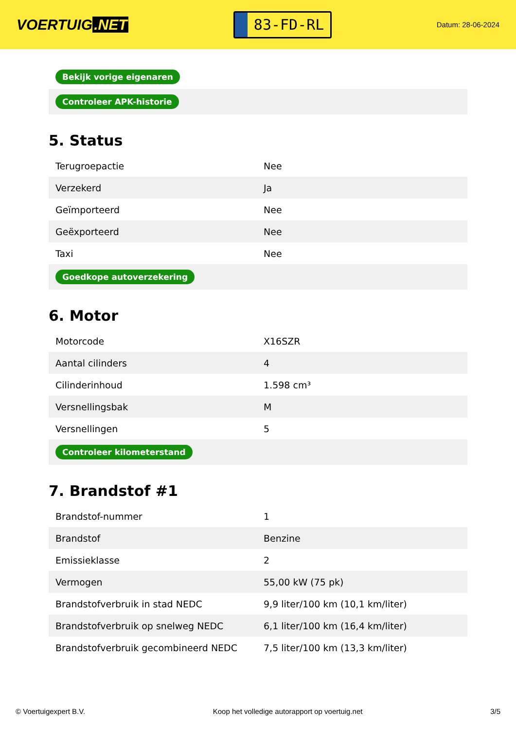VOERTUIG.NET
83-FD-RL
Datum: 28-06-2024
| Bekijk vorige eigenaren |
| Controleer APK-historie |
5. Status
| Terugroepactie | Nee |
| Verzekerd | Ja |
| Geïmporteerd | Nee |
| Geëxporteerd | Nee |
| Taxi | Nee |
| Goedkope autoverzekering | |
6. Motor
| Motorcode | X16SZR |
| Aantal cilinders | 4 |
| Cilinderinhoud | 1.598 cm³ |
| Versnellingsbak | M |
| Versnellingen | 5 |
| Controleer kilometerstand | |
7. Brandstof #1
| Brandstof-nummer | 1 |
| Brandstof | Benzine |
| Emissieklasse | 2 |
| Vermogen | 55,00 kW (75 pk) |
| Brandstofverbruik in stad NEDC | 9,9 liter/100 km (10,1 km/liter) |
| Brandstofverbruik op snelweg NEDC | 6,1 liter/100 km (16,4 km/liter) |
| Brandstofverbruik gecombineerd NEDC | 7,5 liter/100 km (13,3 km/liter) |
© Voertuigexpert B.V. Koop het volledige autorapport op voertuig.net 3/5